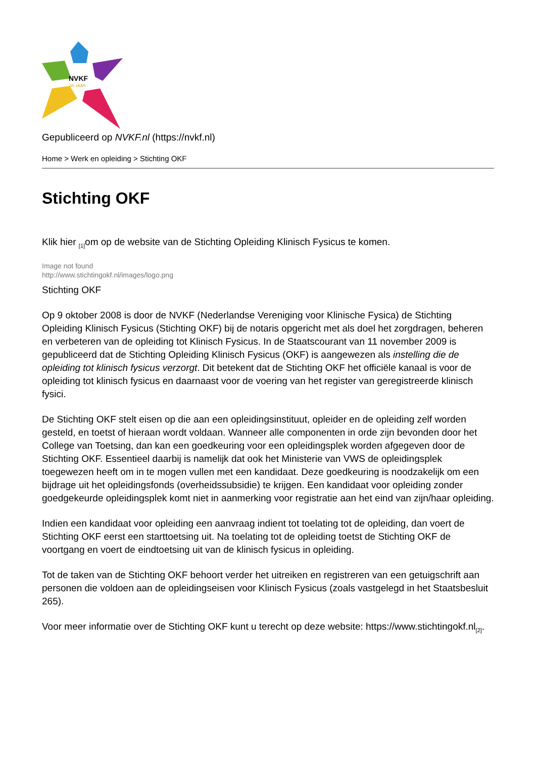NVKF
50 JAAR
Gepubliceerd op NVKF.nl (https://nvkf.nl)
Home > Werk en opleiding > Stichting OKF
Stichting OKF
Klik hier <sub>[1]</sub>om op de website van de Stichting Opleiding Klinisch Fysicus te komen.
Image not found
http://www.stichtingokf.nl/images/logo.png
Stichting OKF
Op 9 oktober 2008 is door de NVKF (Nederlandse Vereniging voor Klinische Fysica) de Stichting Opleiding Klinisch Fysicus (Stichting OKF) bij de notaris opgericht met als doel het zorgdragen, beheren en verbeteren van de opleiding tot Klinisch Fysicus. In de Staatscourant van 11 november 2009 is gepubliceerd dat de Stichting Opleiding Klinisch Fysicus (OKF) is aangewezen als instelling die de opleiding tot klinisch fysicus verzorgt. Dit betekent dat de Stichting OKF het officiële kanaal is voor de opleiding tot klinisch fysicus en daarnaast voor de voering van het register van geregistreerde klinisch fysici.
De Stichting OKF stelt eisen op die aan een opleidingsinstituut, opleider en de opleiding zelf worden gesteld, en toetst of hieraan wordt voldaan. Wanneer alle componenten in orde zijn bevonden door het College van Toetsing, dan kan een goedkeuring voor een opleidingsplek worden afgegeven door de Stichting OKF. Essentieel daarbij is namelijk dat ook het Ministerie van VWS de opleidingsplek toegewezen heeft om in te mogen vullen met een kandidaat. Deze goedkeuring is noodzakelijk om een bijdrage uit het opleidingsfonds (overheidssubsidie) te krijgen. Een kandidaat voor opleiding zonder goedgekeurde opleidingsplek komt niet in aanmerking voor registratie aan het eind van zijn/haar opleiding.
Indien een kandidaat voor opleiding een aanvraag indient tot toelating tot de opleiding, dan voert de Stichting OKF eerst een starttoetsing uit. Na toelating tot de opleiding toetst de Stichting OKF de voortgang en voert de eindtoetsing uit van de klinisch fysicus in opleiding.
Tot de taken van de Stichting OKF behoort verder het uitreiken en registreren van een getuigschrift aan personen die voldoen aan de opleidingseisen voor Klinisch Fysicus (zoals vastgelegd in het Staatsbesluit 265).
Voor meer informatie over de Stichting OKF kunt u terecht op deze website: https://www.stichtingokf.nl<sub>[2]</sub>.